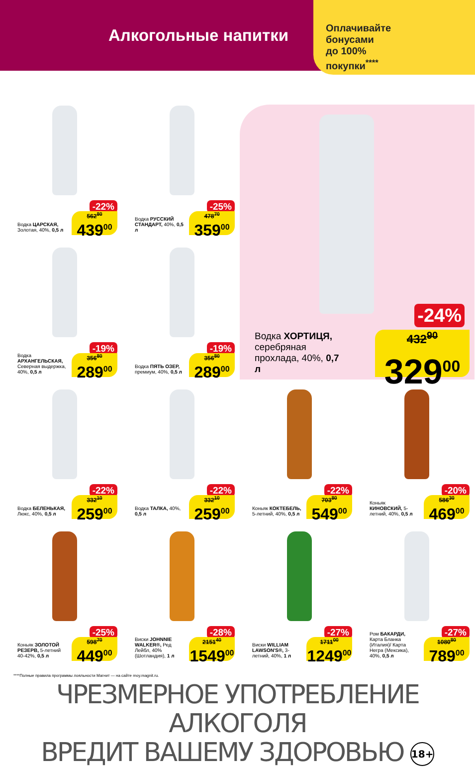Алкогольные напитки
Оплачивайте
бонусами
до 100%
покупки<sup>****</sup>
-22%
Водка ЦАРСКАЯ, Золотая, 40%, 0,5 л
562<sup>80</sup>
439<sup>00</sup>
-25%
Водка РУССКИЙ СТАНДАРТ, 40%, 0,5 л
478<sup>70</sup>
359<sup>00</sup>
-24%
Водка ХОРТИЦЯ, серебряная прохлада, 40%, 0,7 л
432<sup>90</sup>
329<sup>00</sup>
-19%
Водка АРХАНГЕЛЬСКАЯ, Северная выдержка, 40%, 0,5 л
356<sup>80</sup>
289<sup>00</sup>
-19%
Водка ПЯТЬ ОЗЕР, премиум, 40%, 0,5 л
356<sup>80</sup>
289<sup>00</sup>
-22%
Водка БЕЛЕНЬКАЯ, Люкс, 40%, 0,5 л
332<sup>10</sup>
259<sup>00</sup>
-22%
Водка ТАЛКА, 40%, 0,5 л
332<sup>10</sup>
259<sup>00</sup>
-22%
Коньяк КОКТЕБЕЛЬ, 5-летний, 40%, 0,5 л
703<sup>80</sup>
549<sup>00</sup>
-20%
Коньяк КИНОВСКИЙ, 5-летний, 40%, 0,5 л
586<sup>30</sup>
469<sup>00</sup>
-25%
Коньяк ЗОЛОТОЙ РЕЗЕРВ, 5-летний 40-42%, 0,5 л
598<sup>70</sup>
449<sup>00</sup>
-28%
Виски JOHNNIE WALKER®, Ред Лейбл, 40% (Шотландия), 1 л
2151<sup>40</sup>
1549<sup>00</sup>
-27%
Виски WILLIAM LAWSON'S®, 3-летний, 40%, 1 л
1711<sup>00</sup>
1249<sup>00</sup>
-27%
Ром БАКАРДИ, Карта Бланка (Италия)/ Карта Негра (Мексика), 40%, 0,5 л
1080<sup>80</sup>
789<sup>00</sup>
****Полные правила программы лояльности Магнит — на сайте moy.magnit.ru.
ЧРЕЗМЕРНОЕ УПОТРЕБЛЕНИЕ АЛКОГОЛЯ
ВРЕДИТ ВАШЕМУ ЗДОРОВЬЮ 18+